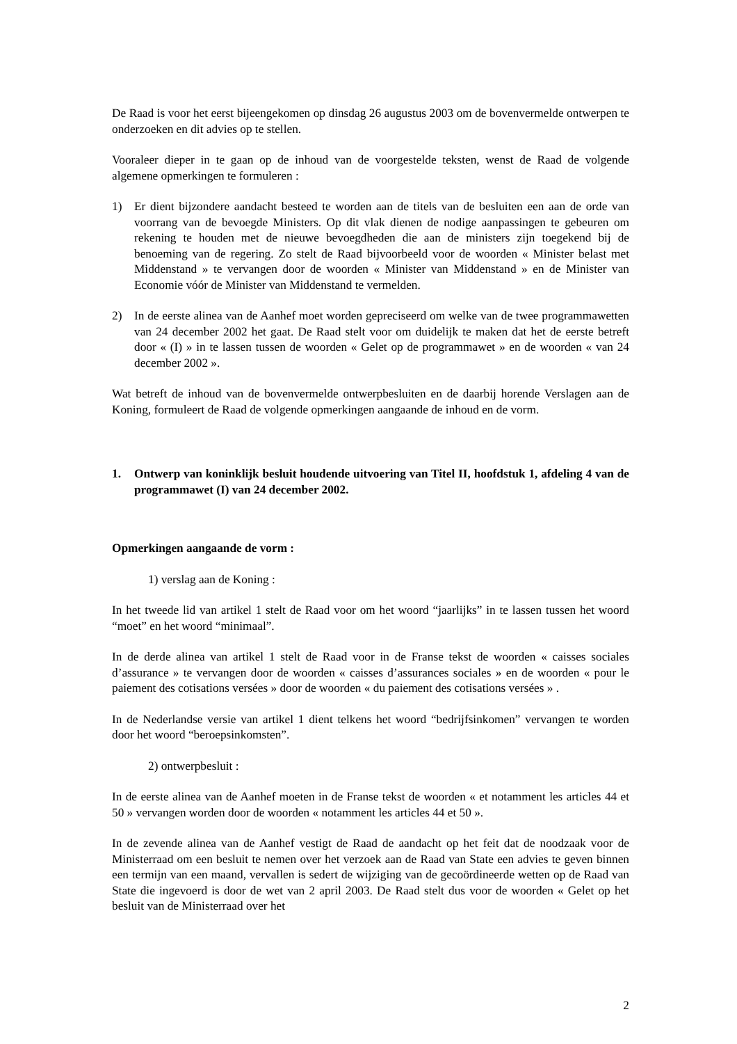De Raad is voor het eerst bijeengekomen op dinsdag 26 augustus 2003 om de bovenvermelde ontwerpen te onderzoeken en dit advies op te stellen.
Vooraleer dieper in te gaan op de inhoud van de voorgestelde teksten, wenst de Raad de volgende algemene opmerkingen te formuleren :
1) Er dient bijzondere aandacht besteed te worden aan de titels van de besluiten een aan de orde van voorrang van de bevoegde Ministers. Op dit vlak dienen de nodige aanpassingen te gebeuren om rekening te houden met de nieuwe bevoegdheden die aan de ministers zijn toegekend bij de benoeming van de regering. Zo stelt de Raad bijvoorbeeld voor de woorden « Minister belast met Middenstand » te vervangen door de woorden « Minister van Middenstand » en de Minister van Economie vóór de Minister van Middenstand te vermelden.
2) In de eerste alinea van de Aanhef moet worden gepreciseerd om welke van de twee programmawetten van 24 december 2002 het gaat. De Raad stelt voor om duidelijk te maken dat het de eerste betreft door « (I) » in te lassen tussen de woorden « Gelet op de programmawet » en de woorden « van 24 december 2002 ».
Wat betreft de inhoud van de bovenvermelde ontwerpbesluiten en de daarbij horende Verslagen aan de Koning, formuleert de Raad de volgende opmerkingen aangaande de inhoud en de vorm.
1. Ontwerp van koninklijk besluit houdende uitvoering van Titel II, hoofdstuk 1, afdeling 4 van de programmawet (I) van 24 december 2002.
Opmerkingen aangaande de vorm :
1) verslag aan de Koning :
In het tweede lid van artikel 1 stelt de Raad voor om het woord “jaarlijks” in te lassen tussen het woord “moet” en het woord “minimaal”.
In de derde alinea van artikel 1 stelt de Raad voor in de Franse tekst de woorden « caisses sociales d’assurance » te vervangen door de woorden « caisses d’assurances sociales » en de woorden « pour le paiement des cotisations versées » door de woorden « du paiement des cotisations versées » .
In de Nederlandse versie van artikel 1 dient telkens het woord “bedrijfsinkomen” vervangen te worden door het woord “beroepsinkomsten”.
2) ontwerpbesluit :
In de eerste alinea van de Aanhef moeten in de Franse tekst de woorden « et notamment les articles 44 et 50 » vervangen worden door de woorden « notamment les articles 44 et 50 ».
In de zevende alinea van de Aanhef vestigt de Raad de aandacht op het feit dat de noodzaak voor de Ministerraad om een besluit te nemen over het verzoek aan de Raad van State een advies te geven binnen een termijn van een maand, vervallen is sedert de wijziging van de gecoördineerde wetten op de Raad van State die ingevoerd is door de wet van 2 april 2003. De Raad stelt dus voor de woorden « Gelet op het besluit van de Ministerraad over het
2